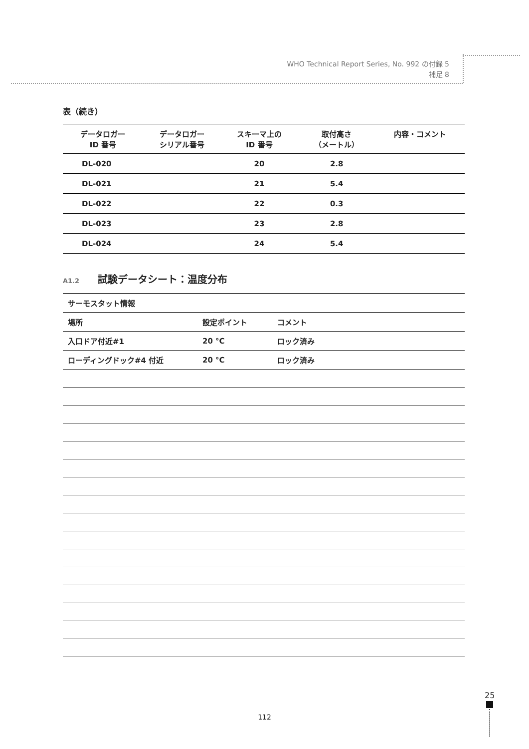WHO Technical Report Series, No. 992 の付録 5
補足 8
表（続き）
| データロガー ID 番号 | データロガー シリアル番号 | スキーマ上の ID 番号 | 取付高さ （メートル） | 内容・コメント |
| --- | --- | --- | --- | --- |
| DL-020 | | 20 | 2.8 | |
| DL-021 | | 21 | 5.4 | |
| DL-022 | | 22 | 0.3 | |
| DL-023 | | 23 | 2.8 | |
| DL-024 | | 24 | 5.4 | |
A1.2 試験データシート：温度分布
| サーモスタット情報 | | |
| 場所 | 設定ポイント | コメント |
| 入口ドア付近#1 | 20 °C | ロック済み |
| ローディングドック#4 付近 | 20 °C | ロック済み |
112
25